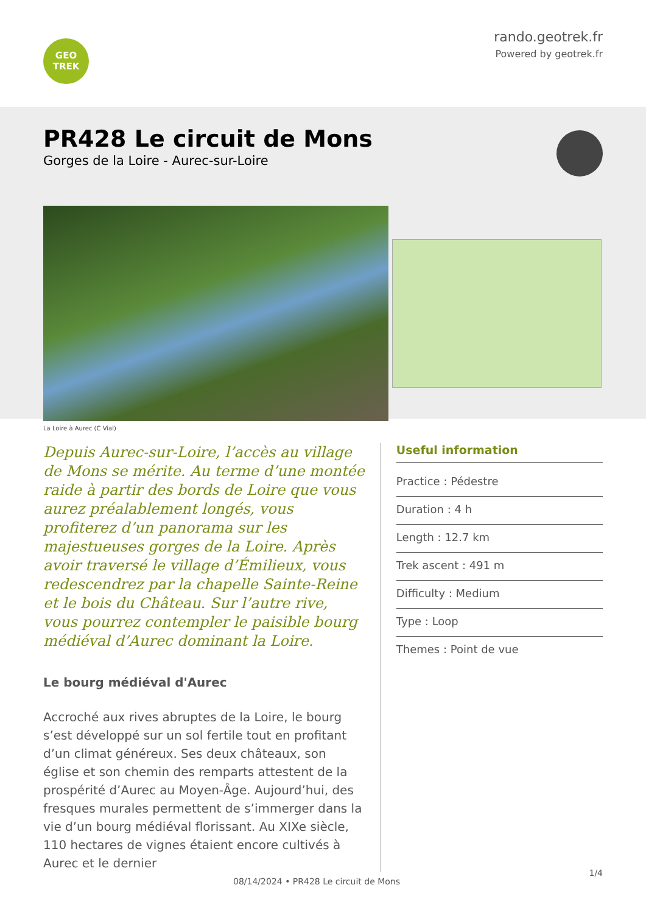GEO
TREK
rando.geotrek.fr
Powered by geotrek.fr
PR428 Le circuit de Mons
Gorges de la Loire - Aurec-sur-Loire
La Loire à Aurec (C Vial)
Depuis Aurec-sur-Loire, l’accès au village de Mons se mérite. Au terme d’une montée raide à partir des bords de Loire que vous aurez préalablement longés, vous profiterez d’un panorama sur les majestueuses gorges de la Loire. Après avoir traversé le village d’Émilieux, vous redescendrez par la chapelle Sainte-Reine et le bois du Château. Sur l’autre rive, vous pourrez contempler le paisible bourg médiéval d’Aurec dominant la Loire.
Le bourg médiéval d'Aurec
Accroché aux rives abruptes de la Loire, le bourg s’est développé sur un sol fertile tout en profitant d’un climat généreux. Ses deux châteaux, son église et son chemin des remparts attestent de la prospérité d’Aurec au Moyen-Âge. Aujourd’hui, des fresques murales permettent de s’immerger dans la vie d’un bourg médiéval florissant. Au XIXe siècle, 110 hectares de vignes étaient encore cultivés à Aurec et le dernier
Useful information
Practice : Pédestre
Duration : 4 h
Length : 12.7 km
Trek ascent : 491 m
Difficulty : Medium
Type : Loop
Themes : Point de vue
08/14/2024 • PR428 Le circuit de Mons
1/4